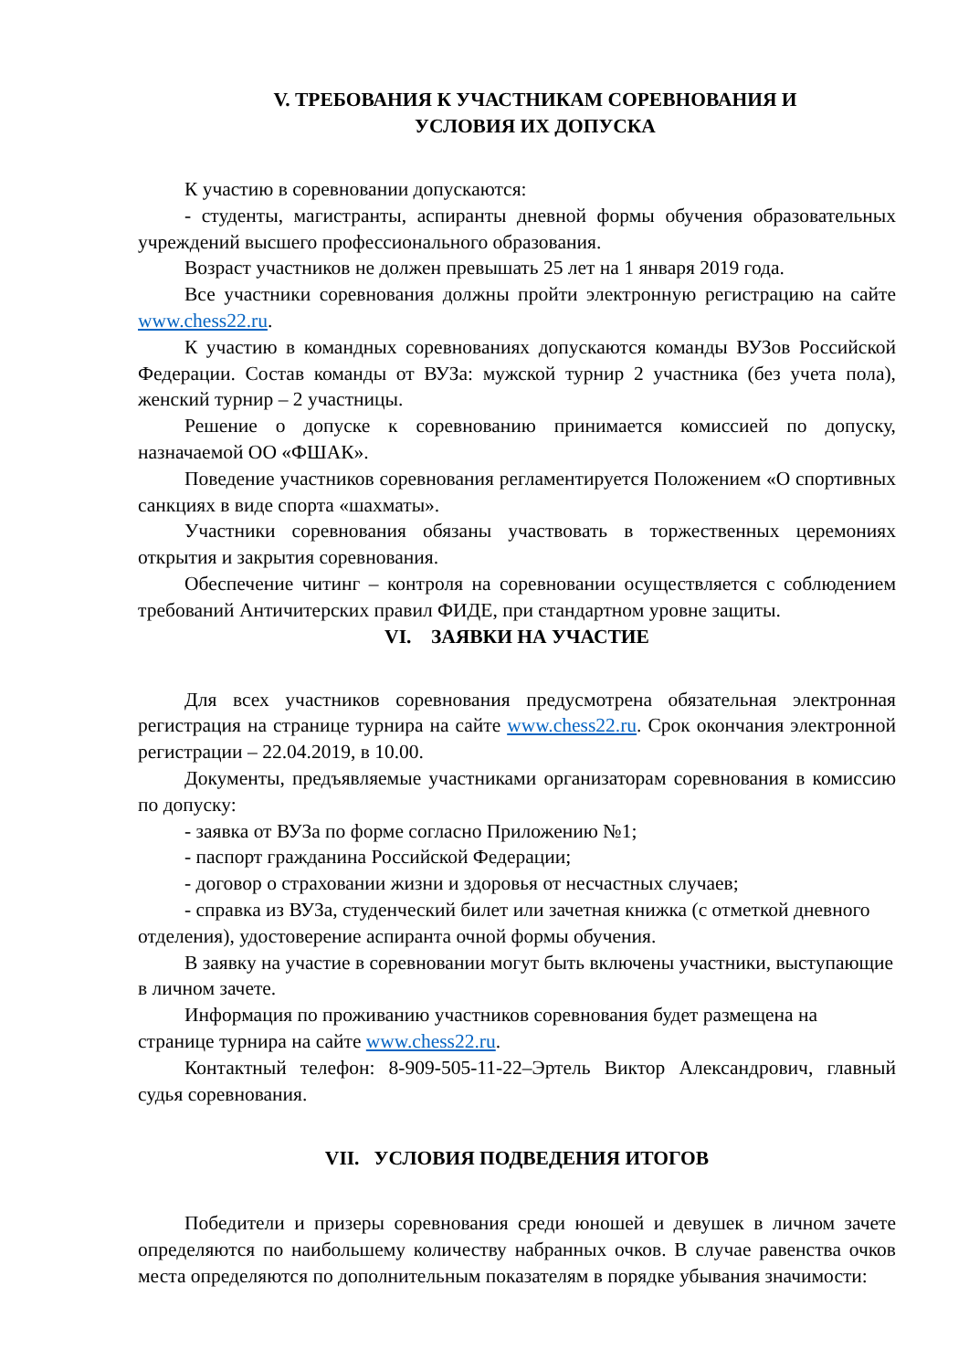V. ТРЕБОВАНИЯ К УЧАСТНИКАМ СОРЕВНОВАНИЯ И
УСЛОВИЯ ИХ ДОПУСКА
К участию в соревновании допускаются:
- студенты, магистранты, аспиранты дневной формы обучения образовательных учреждений высшего профессионального образования.
Возраст участников не должен превышать 25 лет на 1 января 2019 года.
Все участники соревнования должны пройти электронную регистрацию на сайте www.chess22.ru.
К участию в командных соревнованиях допускаются команды ВУЗов Российской Федерации. Состав команды от ВУЗа: мужской турнир 2 участника (без учета пола), женский турнир – 2 участницы.
Решение о допуске к соревнованию принимается комиссией по допуску, назначаемой ОО «ФШАК».
Поведение участников соревнования регламентируется Положением «О спортивных санкциях в виде спорта «шахматы».
Участники соревнования обязаны участвовать в торжественных церемониях открытия и закрытия соревнования.
Обеспечение читинг – контроля на соревновании осуществляется с соблюдением требований Античитерских правил ФИДЕ, при стандартном уровне защиты.
VI. ЗАЯВКИ НА УЧАСТИЕ
Для всех участников соревнования предусмотрена обязательная электронная регистрация на странице турнира на сайте www.chess22.ru. Срок окончания электронной регистрации – 22.04.2019, в 10.00.
Документы, предъявляемые участниками организаторам соревнования в комиссию по допуску:
- заявка от ВУЗа по форме согласно Приложению №1;
- паспорт гражданина Российской Федерации;
- договор о страховании жизни и здоровья от несчастных случаев;
- справка из ВУЗа, студенческий билет или зачетная книжка (с отметкой дневного отделения), удостоверение аспиранта очной формы обучения.
В заявку на участие в соревновании могут быть включены участники, выступающие в личном зачете.
Информация по проживанию участников соревнования будет размещена на странице турнира на сайте www.chess22.ru.
Контактный телефон: 8-909-505-11-22–Эртель Виктор Александрович, главный судья соревнования.
VII. УСЛОВИЯ ПОДВЕДЕНИЯ ИТОГОВ
Победители и призеры соревнования среди юношей и девушек в личном зачете определяются по наибольшему количеству набранных очков. В случае равенства очков места определяются по дополнительным показателям в порядке убывания значимости: